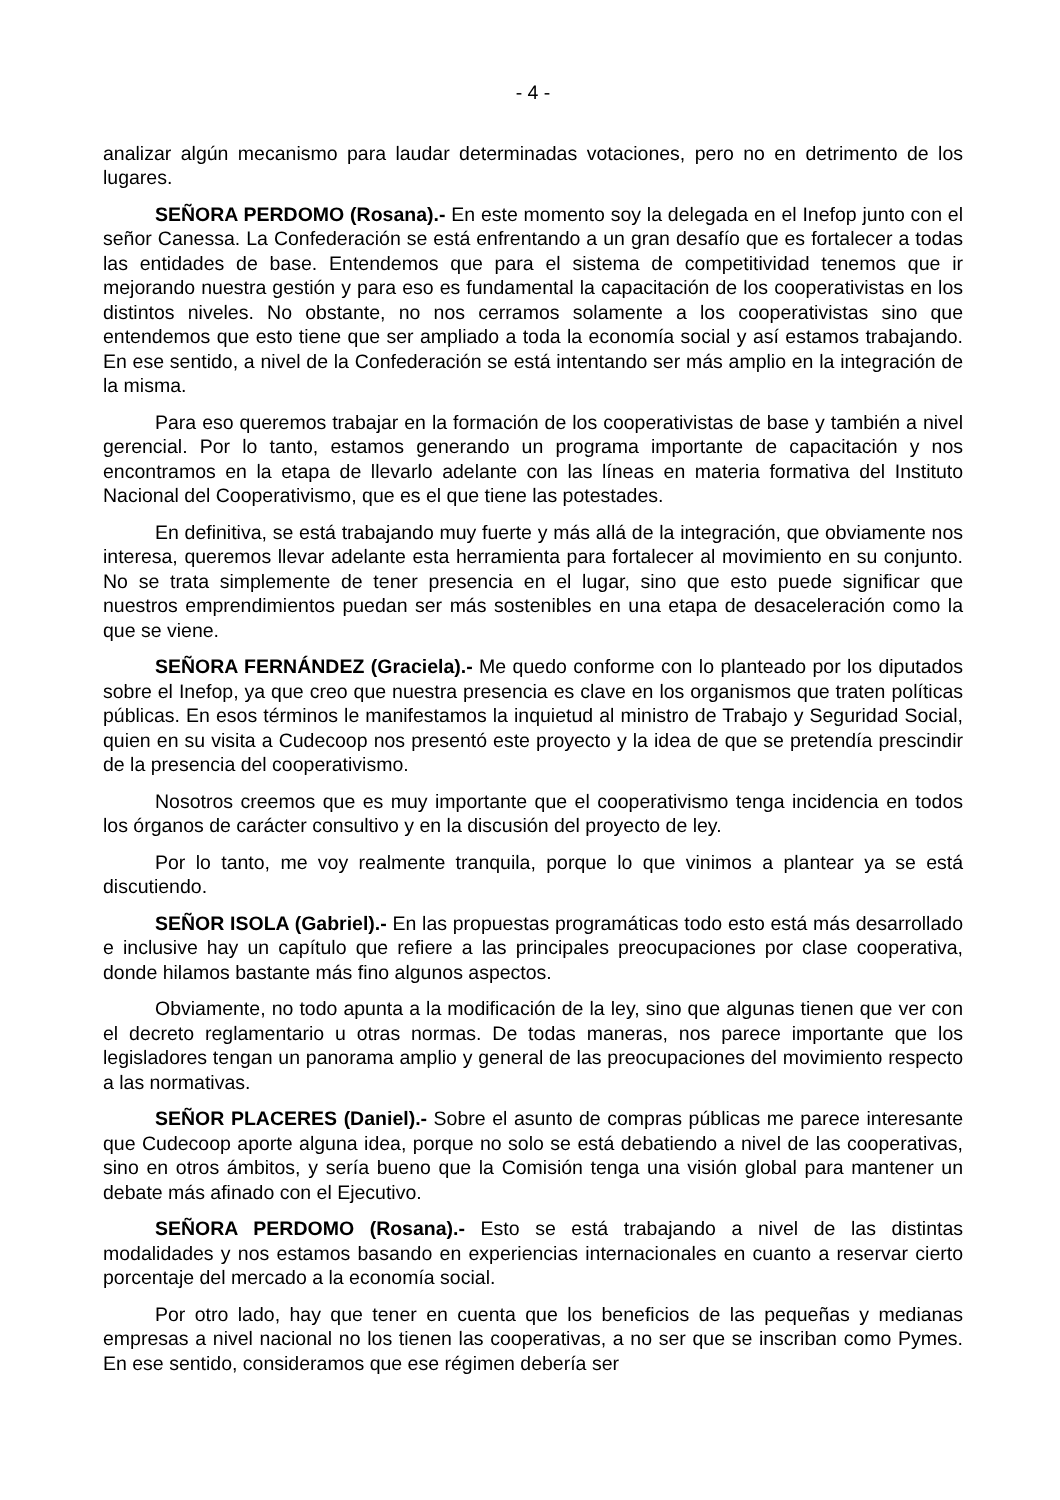- 4 -
analizar algún mecanismo para laudar determinadas votaciones, pero no en detrimento de los lugares.
SEÑORA PERDOMO (Rosana).- En este momento soy la delegada en el Inefop junto con el señor Canessa. La Confederación se está enfrentando a un gran desafío que es fortalecer a todas las entidades de base. Entendemos que para el sistema de competitividad tenemos que ir mejorando nuestra gestión y para eso es fundamental la capacitación de los cooperativistas en los distintos niveles. No obstante, no nos cerramos solamente a los cooperativistas sino que entendemos que esto tiene que ser ampliado a toda la economía social y así estamos trabajando. En ese sentido, a nivel de la Confederación se está intentando ser más amplio en la integración de la misma.
Para eso queremos trabajar en la formación de los cooperativistas de base y también a nivel gerencial. Por lo tanto, estamos generando un programa importante de capacitación y nos encontramos en la etapa de llevarlo adelante con las líneas en materia formativa del Instituto Nacional del Cooperativismo, que es el que tiene las potestades.
En definitiva, se está trabajando muy fuerte y más allá de la integración, que obviamente nos interesa, queremos llevar adelante esta herramienta para fortalecer al movimiento en su conjunto. No se trata simplemente de tener presencia en el lugar, sino que esto puede significar que nuestros emprendimientos puedan ser más sostenibles en una etapa de desaceleración como la que se viene.
SEÑORA FERNÁNDEZ (Graciela).- Me quedo conforme con lo planteado por los diputados sobre el Inefop, ya que creo que nuestra presencia es clave en los organismos que traten políticas públicas. En esos términos le manifestamos la inquietud al ministro de Trabajo y Seguridad Social, quien en su visita a Cudecoop nos presentó este proyecto y la idea de que se pretendía prescindir de la presencia del cooperativismo.
Nosotros creemos que es muy importante que el cooperativismo tenga incidencia en todos los órganos de carácter consultivo y en la discusión del proyecto de ley.
Por lo tanto, me voy realmente tranquila, porque lo que vinimos a plantear ya se está discutiendo.
SEÑOR ISOLA (Gabriel).- En las propuestas programáticas todo esto está más desarrollado e inclusive hay un capítulo que refiere a las principales preocupaciones por clase cooperativa, donde hilamos bastante más fino algunos aspectos.
Obviamente, no todo apunta a la modificación de la ley, sino que algunas tienen que ver con el decreto reglamentario u otras normas. De todas maneras, nos parece importante que los legisladores tengan un panorama amplio y general de las preocupaciones del movimiento respecto a las normativas.
SEÑOR PLACERES (Daniel).- Sobre el asunto de compras públicas me parece interesante que Cudecoop aporte alguna idea, porque no solo se está debatiendo a nivel de las cooperativas, sino en otros ámbitos, y sería bueno que la Comisión tenga una visión global para mantener un debate más afinado con el Ejecutivo.
SEÑORA PERDOMO (Rosana).- Esto se está trabajando a nivel de las distintas modalidades y nos estamos basando en experiencias internacionales en cuanto a reservar cierto porcentaje del mercado a la economía social.
Por otro lado, hay que tener en cuenta que los beneficios de las pequeñas y medianas empresas a nivel nacional no los tienen las cooperativas, a no ser que se inscriban como Pymes. En ese sentido, consideramos que ese régimen debería ser